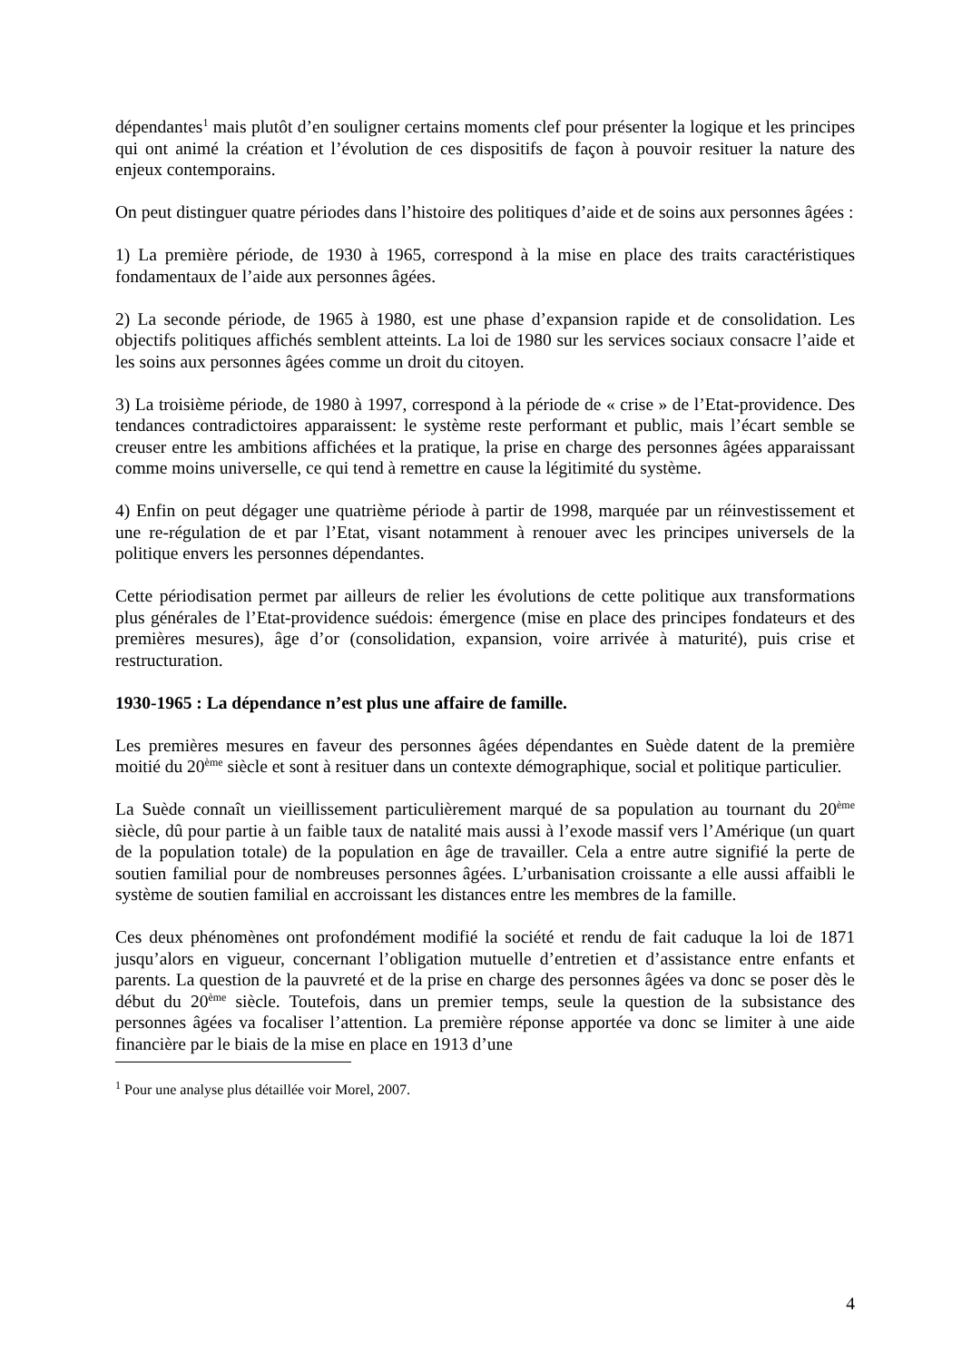dépendantes<sup>1</sup> mais plutôt d’en souligner certains moments clef pour présenter la logique et les principes qui ont animé la création et l’évolution de ces dispositifs de façon à pouvoir resituer la nature des enjeux contemporains.
On peut distinguer quatre périodes dans l’histoire des politiques d’aide et de soins aux personnes âgées :
1) La première période, de 1930 à 1965, correspond à la mise en place des traits caractéristiques fondamentaux de l’aide aux personnes âgées.
2) La seconde période, de 1965 à 1980, est une phase d’expansion rapide et de consolidation. Les objectifs politiques affichés semblent atteints. La loi de 1980 sur les services sociaux consacre l’aide et les soins aux personnes âgées comme un droit du citoyen.
3) La troisième période, de 1980 à 1997, correspond à la période de « crise » de l’Etat-providence. Des tendances contradictoires apparaissent: le système reste performant et public, mais l’écart semble se creuser entre les ambitions affichées et la pratique, la prise en charge des personnes âgées apparaissant comme moins universelle, ce qui tend à remettre en cause la légitimité du système.
4) Enfin on peut dégager une quatrième période à partir de 1998, marquée par un réinvestissement et une re-régulation de et par l’Etat, visant notamment à renouer avec les principes universels de la politique envers les personnes dépendantes.
Cette périodisation permet par ailleurs de relier les évolutions de cette politique aux transformations plus générales de l’Etat-providence suédois: émergence (mise en place des principes fondateurs et des premières mesures), âge d’or (consolidation, expansion, voire arrivée à maturité), puis crise et restructuration.
1930-1965 : La dépendance n’est plus une affaire de famille.
Les premières mesures en faveur des personnes âgées dépendantes en Suède datent de la première moitié du 20<sup>ème</sup> siècle et sont à resituer dans un contexte démographique, social et politique particulier.
La Suède connaît un vieillissement particulièrement marqué de sa population au tournant du 20<sup>ème</sup> siècle, dû pour partie à un faible taux de natalité mais aussi à l’exode massif vers l’Amérique (un quart de la population totale) de la population en âge de travailler. Cela a entre autre signifié la perte de soutien familial pour de nombreuses personnes âgées. L’urbanisation croissante a elle aussi affaibli le système de soutien familial en accroissant les distances entre les membres de la famille.
Ces deux phénomènes ont profondément modifié la société et rendu de fait caduque la loi de 1871 jusqu’alors en vigueur, concernant l’obligation mutuelle d’entretien et d’assistance entre enfants et parents. La question de la pauvreté et de la prise en charge des personnes âgées va donc se poser dès le début du 20<sup>ème</sup> siècle. Toutefois, dans un premier temps, seule la question de la subsistance des personnes âgées va focaliser l’attention. La première réponse apportée va donc se limiter à une aide financière par le biais de la mise en place en 1913 d’une
<sup>1</sup> Pour une analyse plus détaillée voir Morel, 2007.
4